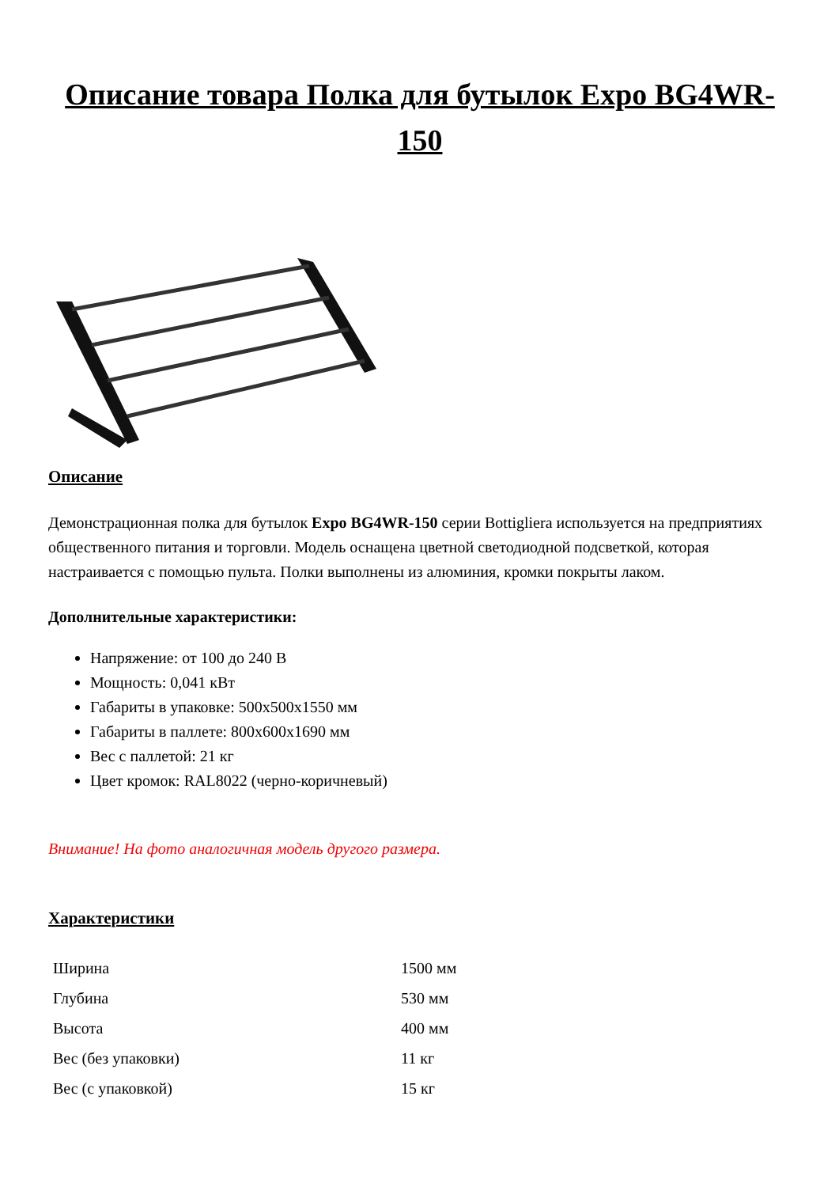Описание товара Полка для бутылок Expo BG4WR-150
Описание
Демонстрационная полка для бутылок Expo BG4WR-150 серии Bottigliera используется на предприятиях общественного питания и торговли. Модель оснащена цветной светодиодной подсветкой, которая настраивается с помощью пульта. Полки выполнены из алюминия, кромки покрыты лаком.
Дополнительные характеристики:
Напряжение: от 100 до 240 В
Мощность: 0,041 кВт
Габариты в упаковке: 500x500x1550 мм
Габариты в паллете: 800x600x1690 мм
Вес с паллетой: 21 кг
Цвет кромок: RAL8022 (черно-коричневый)
Внимание! На фото аналогичная модель другого размера.
Характеристики
| Ширина | 1500 мм |
| Глубина | 530 мм |
| Высота | 400 мм |
| Вес (без упаковки) | 11 кг |
| Вес (с упаковкой) | 15 кг |